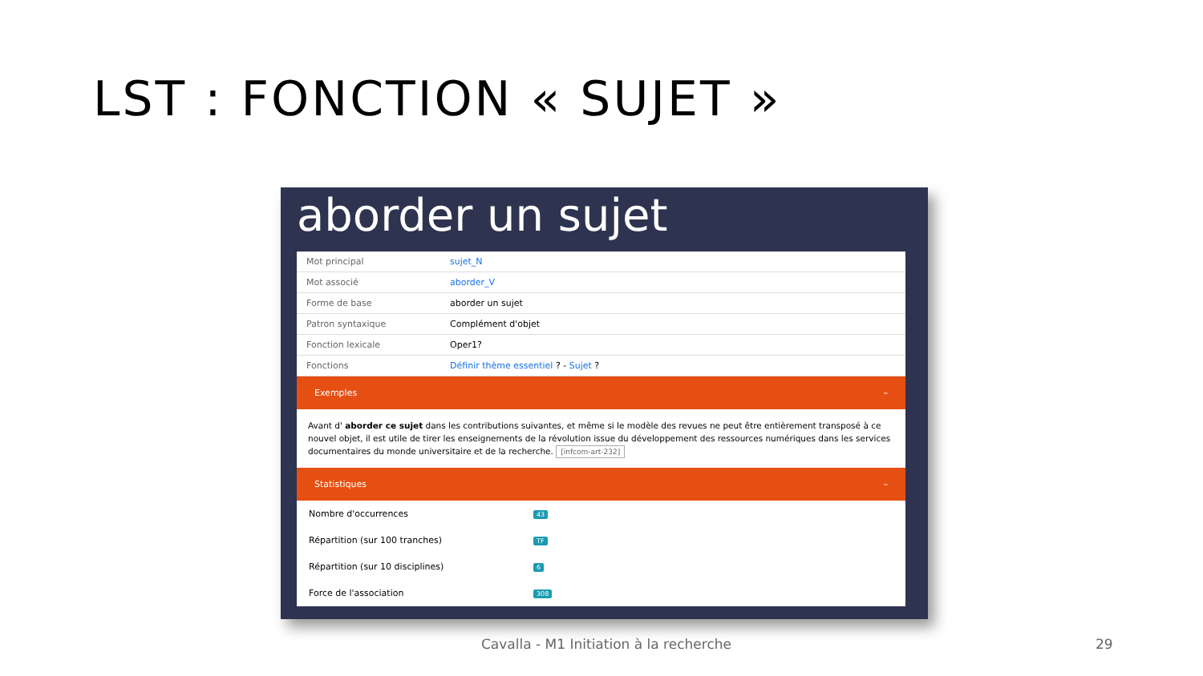LST : FONCTION « SUJET »
aborder un sujet
| Mot principal | sujet_N |
| Mot associé | aborder_V |
| Forme de base | aborder un sujet |
| Patron syntaxique | Complément d'objet |
| Fonction lexicale | Oper1? |
| Fonctions | Définir thème essentiel ? - Sujet ? |
Exemples –
Avant d' aborder ce sujet dans les contributions suivantes, et même si le modèle des revues ne peut être entièrement transposé à ce nouvel objet, il est utile de tirer les enseignements de la révolution issue du développement des ressources numériques dans les services documentaires du monde universitaire et de la recherche. [infcom-art-232]
Statistiques –
| Nombre d'occurrences | 43 |
| Répartition (sur 100 tranches) | TF |
| Répartition (sur 10 disciplines) | 6 |
| Force de l'association | 308 |
Cavalla - M1 Initiation à la recherche
29